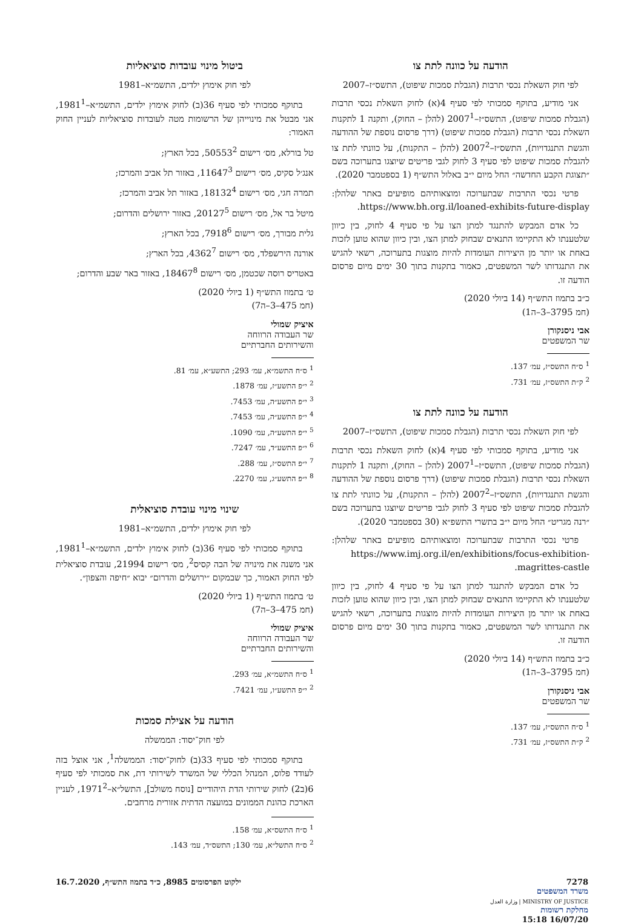הודעה על כוונה לתת צו
לפי חוק השאלת נכסי תרבות (הגבלת סמכות שיפוט), התשס״ז–2007
אני מודיע, בתוקף סמכותי לפי סעיף 4(א) לחוק השאלת נכסי תרבות (הגבלת סמכות שיפוט), התשס״ז–2007<sup>1</sup> (להלן – החוק), ותקנה 1 לתקנות השאלת נכסי תרבות (הגבלת סמכות שיפוט) (דרך פרסום נוספת של ההודעה והגשת התנגדויות), התשס״ז–2007<sup>2</sup> (להלן – התקנות), על כוונתי לתת צו להגבלת סמכות שיפוט לפי סעיף 3 לחוק לגבי פריטים שיוצגו בתערוכה בשם ״תצוגת הקבע החדשה״ החל מיום י״ב באלול התש״ף (1 בספטמבר 2020).
פרטי נכסי התרבות שבתערוכה ומוצאותיהם מופיעים באתר שלהלן: https://www.bh.org.il/loaned-exhibits-future-display.
כל אדם המבקש להתנגד למתן הצו על פי סעיף 4 לחוק, בין כיוון שלטענתו לא התקיימו התנאים שבחוק למתן הצו, ובין כיוון שהוא טוען לזכות באחת או יותר מן היצירות העומדות להיות מוצגות בתערוכה, רשאי להגיש את התנגדותו לשר המשפטים, כאמור בתקנות בתוך 30 ימים מיום פרסום הודעה זו.
כ״ב בתמוז התש״ף (14 ביולי 2020)
(חמ 3795–3–ה1)
אבי ניסנקורן
שר המשפטים
<sup>1</sup> ס״ח התשס״ז, עמ׳ 137.
<sup>2</sup> ק״ת התשס״ז, עמ׳ 731.
הודעה על כוונה לתת צו
לפי חוק השאלת נכסי תרבות (הגבלת סמכות שיפוט), התשס״ז–2007
אני מודיע, בתוקף סמכותי לפי סעיף 4(א) לחוק השאלת נכסי תרבות (הגבלת סמכות שיפוט), התשס״ז–2007<sup>1</sup> (להלן – החוק), ותקנה 1 לתקנות השאלת נכסי תרבות (הגבלת סמכות שיפוט) (דרך פרסום נוספת של ההודעה והגשת התנגדויות), התשס״ז–2007<sup>2</sup> (להלן – התקנות), על כוונתי לתת צו להגבלת סמכות שיפוט לפי סעיף 3 לחוק לגבי פריטים שיוצגו בתערוכה בשם ״רנה מגריט״ החל מיום י״ב בתשרי התשפ״א (30 בספטמבר 2020).
פרטי נכסי התרבות שבתערוכה ומוצאותיהם מופיעים באתר שלהלן: https://www.imj.org.il/en/exhibitions/focus-exhibition-magrittes-castle.
כל אדם המבקש להתנגד למתן הצו על פי סעיף 4 לחוק, בין כיוון שלטענתו לא התקיימו התנאים שבחוק למתן הצו, ובין כיוון שהוא טוען לזכות באחת או יותר מן היצירות העומדות להיות מוצגות בתערוכה, רשאי להגיש את התנגדותו לשר המשפטים, כאמור בתקנות בתוך 30 ימים מיום פרסום הודעה זו.
כ״ב בתמוז התש״ף (14 ביולי 2020)
(חמ 3795–3–ה1)
אבי ניסנקורן
שר המשפטים
<sup>1</sup> ס״ח התשס״ז, עמ׳ 137.
<sup>2</sup> ק״ת התשס״ז, עמ׳ 731.
ביטול מינוי עובדות סוציאליות
לפי חוק אימוץ ילדים, התשמ״א–1981
בתוקף סמכותי לפי סעיף 36(ב) לחוק אימוץ ילדים, התשמ״א–1981<sup>1</sup>, אני מבטל את מינוייהן של הרשומות מטה לעובדות סוציאליות לעניין החוק האמור:
טל בורלא, מס׳ רישום 50553<sup>2</sup>, בכל הארץ;
אנג׳ל סקיס, מס׳ רישום 11647<sup>3</sup>, באזור תל אביב והמרכז;
תמרה חגי, מס׳ רישום 18132<sup>4</sup>, באזור תל אביב והמרכז;
מיטל בר אל, מס׳ רישום 20127<sup>5</sup>, באזור ירושלים והדרום;
גלית מבורך, מס׳ רישום 7918<sup>6</sup>, בכל הארץ;
אורנה הירשפלד, מס׳ רישום 4362<sup>7</sup>, בכל הארץ;
באטריס רוסה שכטמן, מס׳ רישום 18467<sup>8</sup>, באזור באר שבע והדרום;
ט׳ בתמוז התש״ף (1 ביולי 2020)
(חמ 475–3–ה7)
איציק שמולי
שר העבודה הרווחה
והשירותים החברתיים
<sup>1</sup> ס״ח התשמ״א, עמ׳ 293; התשע״א, עמ׳ 81.
<sup>2</sup> י״פ התשע״ז, עמ׳ 1878.
<sup>3</sup> י״פ התשע״ה, עמ׳ 7453.
<sup>4</sup> י״פ התשע״ה, עמ׳ 7453.
<sup>5</sup> י״פ התשע״ה, עמ׳ 1090.
<sup>6</sup> י״פ התשע״ד, עמ׳ 7247.
<sup>7</sup> י״פ התשס״ז, עמ׳ 288.
<sup>8</sup> י״פ התשע״ג, עמ׳ 2270.
שינוי מינוי עובדת סוציאלית
לפי חוק אימוץ ילדים, התשמ״א–1981
בתוקף סמכותי לפי סעיף 36(ב) לחוק אימוץ ילדים, התשמ״א–1981<sup>1</sup>, אני משנה את מינויה של הבה קסיס<sup>2</sup>, מס׳ רישום 21994, עובדת סוציאלית לפי החוק האמור, כך שבמקום ״ירושלים והדרום״ יבוא ״חיפה והצפון״.
ט׳ בתמוז התש״ף (1 ביולי 2020)
(חמ 475–3–ה7)
איציק שמולי
שר העבודה הרווחה
והשירותים החברתיים
<sup>1</sup> ס״ח התשמ״א, עמ׳ 293.
<sup>2</sup> י״פ התשע״ו, עמ׳ 7421.
הודעה על אצילת סמכות
לפי חוק־יסוד: הממשלה
בתוקף סמכותי לפי סעיף 33(ב) לחוק־יסוד: הממשלה<sup>1</sup>, אני אוצל בזה לעודד פלוס, המנהל הכללי של המשרד לשירותי דת, את סמכותי לפי סעיף 6(ב2) לחוק שירותי הדת היהודיים [נוסח משולב], התשל״א–1971<sup>2</sup>, לעניין הארכת כהונת הממונים במועצה הדתית אזורית מרחבים.
<sup>1</sup> ס״ח התשס״א, עמ׳ 158.
<sup>2</sup> ס״ח התשל״א, עמ׳ 130; התשס״ד, עמ׳ 143.
7278
משרד המשפטים
MINISTRY OF JUSTICE | وزارة العدل
מחלקת רשומות
16/07/20 15:18
ילקוט הפרסומים 8985, כ״ד בתמוז התש״ף, 16.7.2020